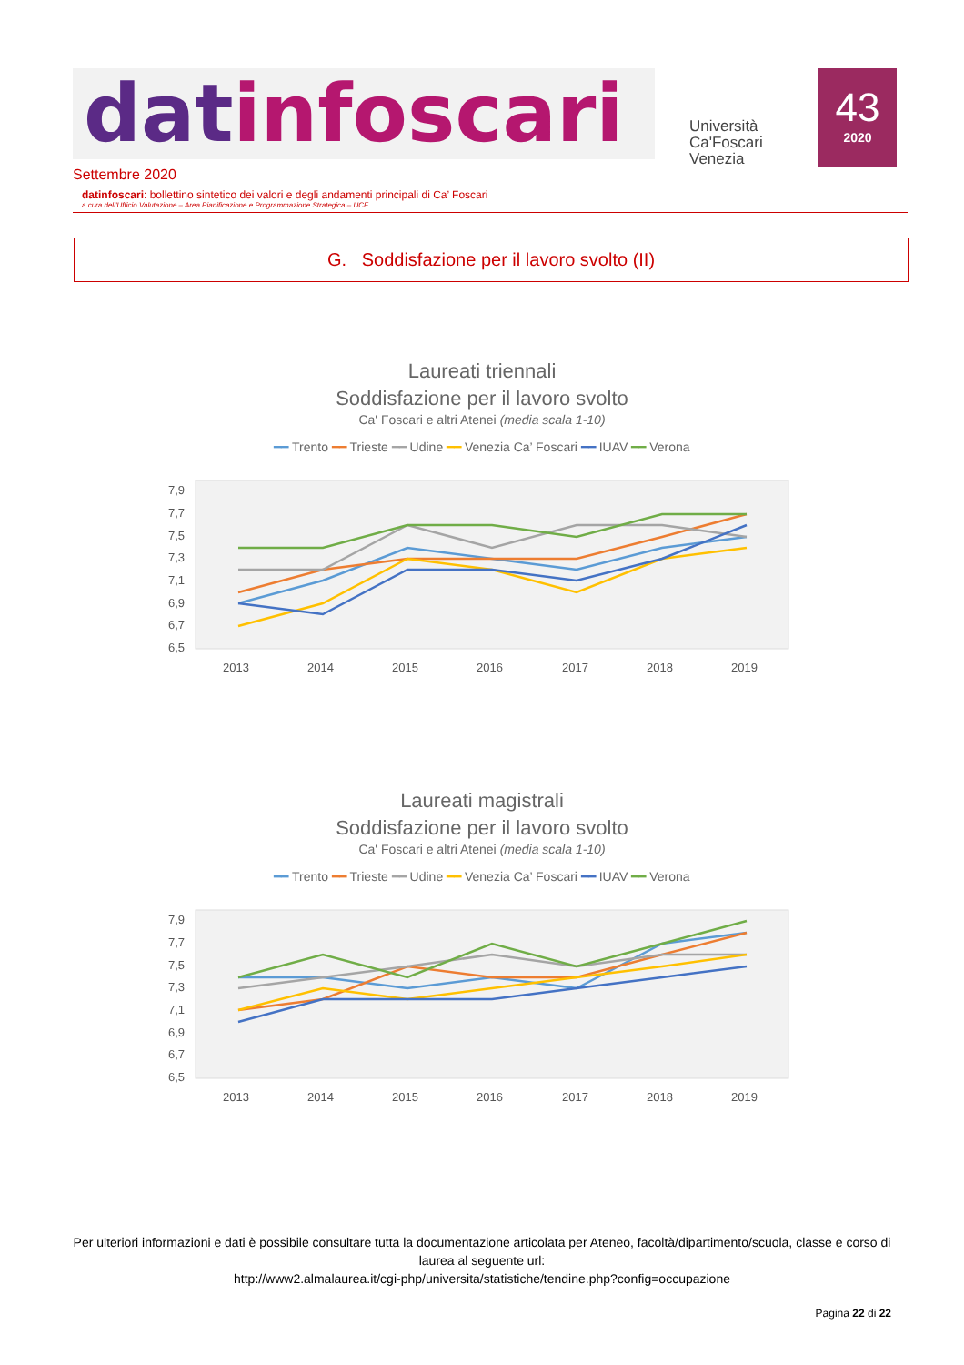datinfoscari
Università
Ca'Foscari
Venezia
43
2020
Settembre 2020
datinfoscari: bollettino sintetico dei valori e degli andamenti principali di Ca’ Foscari
a cura dell'Ufficio Valutazione – Area Pianificazione e Programmazione Strategica – UCF
G. Soddisfazione per il lavoro svolto (II)
Laureati triennali
Soddisfazione per il lavoro svolto
Ca' Foscari e altri Atenei (media scala 1-10)
━━ Trento ━━ Trieste ━━ Udine ━━ Venezia Ca’ Foscari ━━ IUAV ━━ Verona
7,9
7,7
7,5
7,3
7,1
6,9
6,7
6,5
2013
2014
2015
2016
2017
2018
2019
Laureati magistrali
Soddisfazione per il lavoro svolto
Ca' Foscari e altri Atenei (media scala 1-10)
━━ Trento ━━ Trieste ━━ Udine ━━ Venezia Ca’ Foscari ━━ IUAV ━━ Verona
7,9
7,7
7,5
7,3
7,1
6,9
6,7
6,5
2013
2014
2015
2016
2017
2018
2019
Per ulteriori informazioni e dati è possibile consultare tutta la documentazione articolata per Ateneo, facoltà/dipartimento/scuola, classe e corso di laurea al seguente url:
http://www2.almalaurea.it/cgi-php/universita/statistiche/tendine.php?config=occupazione
Pagina 22 di 22